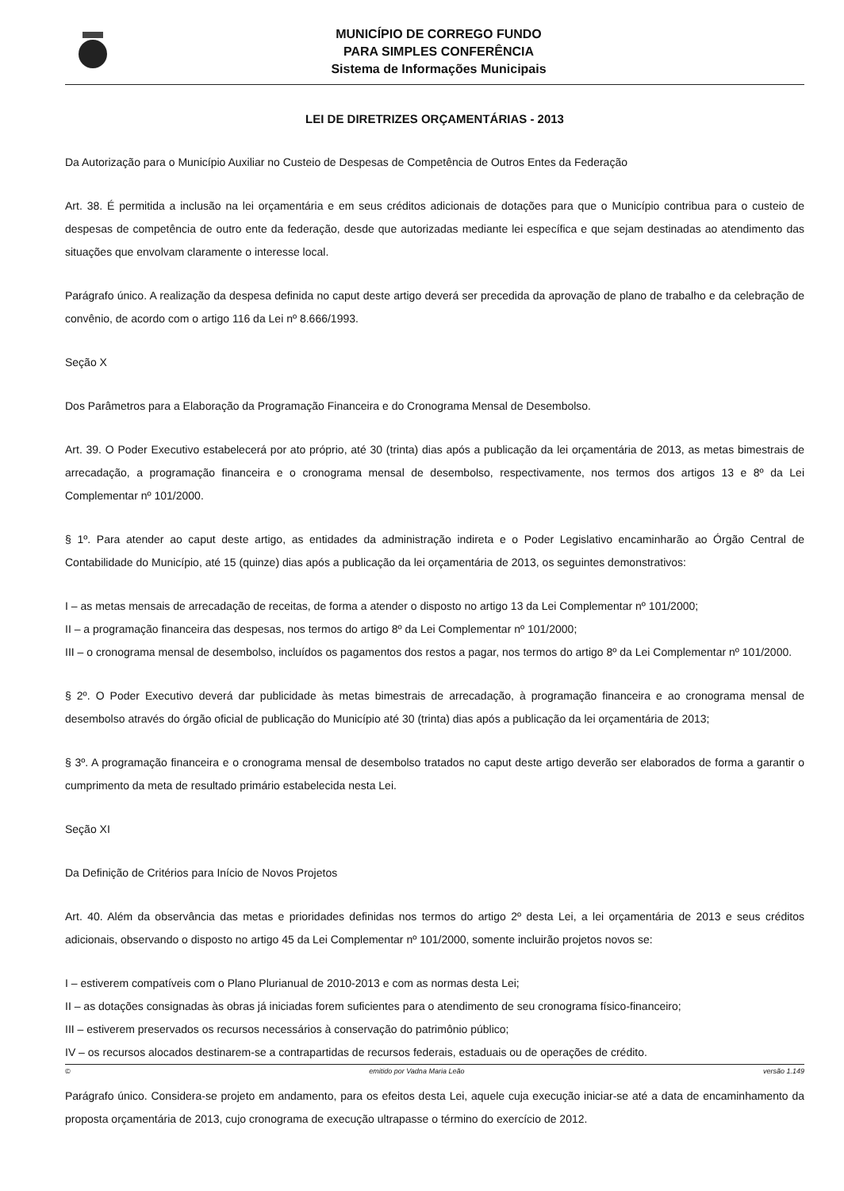MUNICÍPIO DE CORREGO FUNDO
PARA SIMPLES CONFERÊNCIA
Sistema de Informações Municipais
LEI DE DIRETRIZES ORÇAMENTÁRIAS - 2013
Da Autorização para o Município Auxiliar no Custeio de Despesas de Competência de Outros Entes da Federação
Art. 38. É permitida a inclusão na lei orçamentária e em seus créditos adicionais de dotações para que o Município contribua para o custeio de despesas de competência de outro ente da federação, desde que autorizadas mediante lei específica e que sejam destinadas ao atendimento das situações que envolvam claramente o interesse local.
Parágrafo único. A realização da despesa definida no caput deste artigo deverá ser precedida da aprovação de plano de trabalho e da celebração de convênio, de acordo com o artigo 116 da Lei nº 8.666/1993.
Seção X
Dos Parâmetros para a Elaboração da Programação Financeira e do Cronograma Mensal de Desembolso.
Art. 39. O Poder Executivo estabelecerá por ato próprio, até 30 (trinta) dias após a publicação da lei orçamentária de 2013, as metas bimestrais de arrecadação, a programação financeira e o cronograma mensal de desembolso, respectivamente, nos termos dos artigos 13 e 8º da Lei Complementar nº 101/2000.
§ 1º. Para atender ao caput deste artigo, as entidades da administração indireta e o Poder Legislativo encaminharão ao Órgão Central de Contabilidade do Município, até 15 (quinze) dias após a publicação da lei orçamentária de 2013, os seguintes demonstrativos:
I – as metas mensais de arrecadação de receitas, de forma a atender o disposto no artigo 13 da Lei Complementar nº 101/2000;
II – a programação financeira das despesas, nos termos do artigo 8º da Lei Complementar nº 101/2000;
III – o cronograma mensal de desembolso, incluídos os pagamentos dos restos a pagar, nos termos do artigo 8º da Lei Complementar nº 101/2000.
§ 2º. O Poder Executivo deverá dar publicidade às metas bimestrais de arrecadação, à programação financeira e ao cronograma mensal de desembolso através do órgão oficial de publicação do Município até 30 (trinta) dias após a publicação da lei orçamentária de 2013;
§ 3º. A programação financeira e o cronograma mensal de desembolso tratados no caput deste artigo deverão ser elaborados de forma a garantir o cumprimento da meta de resultado primário estabelecida nesta Lei.
Seção XI
Da Definição de Critérios para Início de Novos Projetos
Art. 40. Além da observância das metas e prioridades definidas nos termos do artigo 2º desta Lei, a lei orçamentária de 2013 e seus créditos adicionais, observando o disposto no artigo 45 da Lei Complementar nº 101/2000, somente incluirão projetos novos se:
I – estiverem compatíveis com o Plano Plurianual de 2010-2013 e com as normas desta Lei;
II – as dotações consignadas às obras já iniciadas forem suficientes para o atendimento de seu cronograma físico-financeiro;
III – estiverem preservados os recursos necessários à conservação do patrimônio público;
IV – os recursos alocados destinarem-se a contrapartidas de recursos federais, estaduais ou de operações de crédito.
Parágrafo único. Considera-se projeto em andamento, para os efeitos desta Lei, aquele cuja execução iniciar-se até a data de encaminhamento da proposta orçamentária de 2013, cujo cronograma de execução ultrapasse o término do exercício de 2012.
© emitido por Vadna Maria Leão versão 1.149